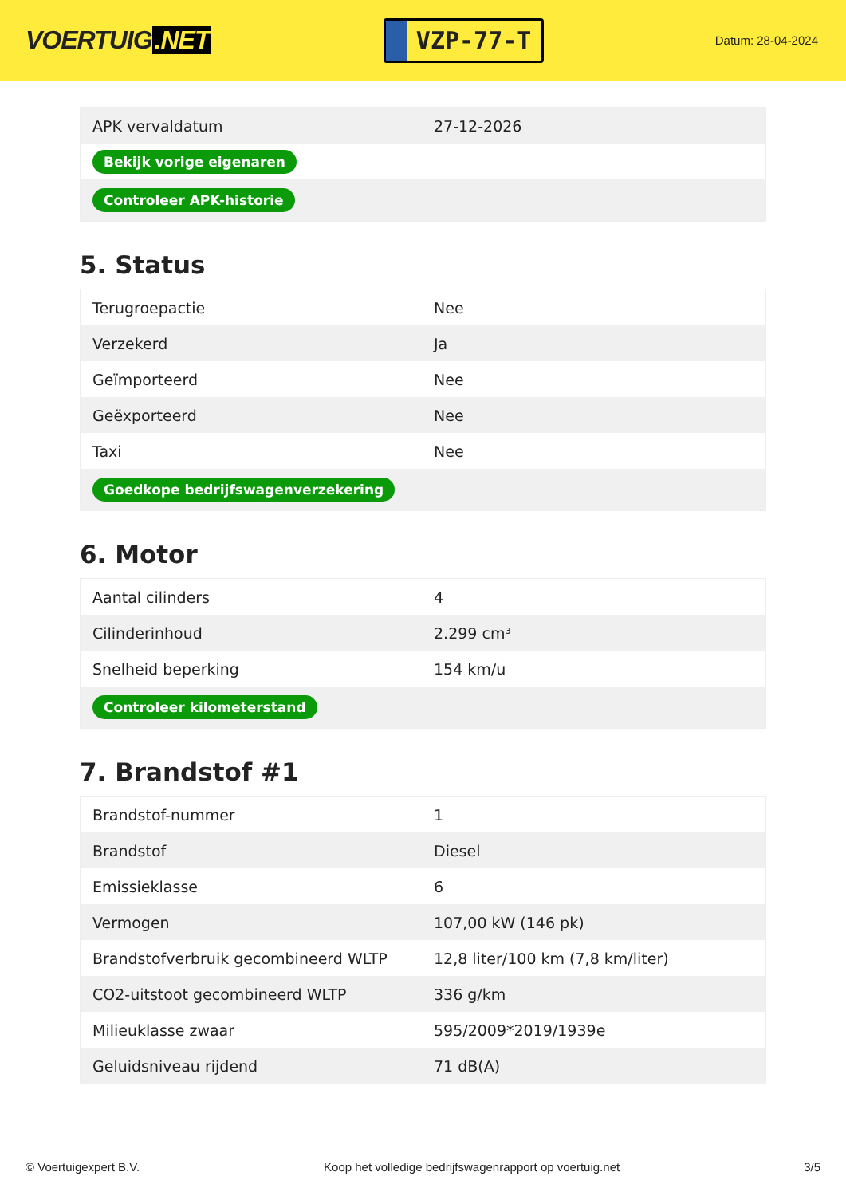VOERTUIG.NET
VZP-77-T
Datum: 28-04-2024
| APK vervaldatum | 27-12-2026 |
| Bekijk vorige eigenaren | |
| Controleer APK-historie | |
5. Status
| Terugroepactie | Nee |
| Verzekerd | Ja |
| Geïmporteerd | Nee |
| Geëxporteerd | Nee |
| Taxi | Nee |
| Goedkope bedrijfswagenverzekering | |
6. Motor
| Aantal cilinders | 4 |
| Cilinderinhoud | 2.299 cm³ |
| Snelheid beperking | 154 km/u |
| Controleer kilometerstand | |
7. Brandstof #1
| Brandstof-nummer | 1 |
| Brandstof | Diesel |
| Emissieklasse | 6 |
| Vermogen | 107,00 kW (146 pk) |
| Brandstofverbruik gecombineerd WLTP | 12,8 liter/100 km (7,8 km/liter) |
| CO2-uitstoot gecombineerd WLTP | 336 g/km |
| Milieuklasse zwaar | 595/2009*2019/1939e |
| Geluidsniveau rijdend | 71 dB(A) |
© Voertuigexpert B.V. Koop het volledige bedrijfswagenrapport op voertuig.net 3/5